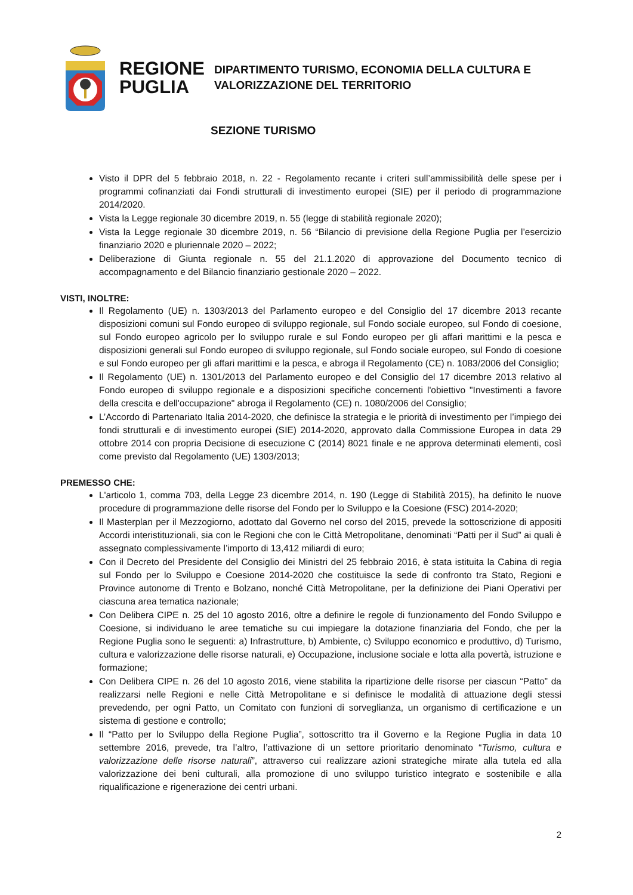REGIONE
PUGLIA
DIPARTIMENTO TURISMO, ECONOMIA DELLA CULTURA E
VALORIZZAZIONE DEL TERRITORIO
SEZIONE TURISMO
Visto il DPR del 5 febbraio 2018, n. 22 - Regolamento recante i criteri sull’ammissibilità delle spese per i programmi cofinanziati dai Fondi strutturali di investimento europei (SIE) per il periodo di programmazione 2014/2020.
Vista la Legge regionale 30 dicembre 2019, n. 55 (legge di stabilità regionale 2020);
Vista la Legge regionale 30 dicembre 2019, n. 56 “Bilancio di previsione della Regione Puglia per l’esercizio finanziario 2020 e pluriennale 2020 – 2022;
Deliberazione di Giunta regionale n. 55 del 21.1.2020 di approvazione del Documento tecnico di accompagnamento e del Bilancio finanziario gestionale 2020 – 2022.
VISTI, INOLTRE:
Il Regolamento (UE) n. 1303/2013 del Parlamento europeo e del Consiglio del 17 dicembre 2013 recante disposizioni comuni sul Fondo europeo di sviluppo regionale, sul Fondo sociale europeo, sul Fondo di coesione, sul Fondo europeo agricolo per lo sviluppo rurale e sul Fondo europeo per gli affari marittimi e la pesca e disposizioni generali sul Fondo europeo di sviluppo regionale, sul Fondo sociale europeo, sul Fondo di coesione e sul Fondo europeo per gli affari marittimi e la pesca, e abroga il Regolamento (CE) n. 1083/2006 del Consiglio;
Il Regolamento (UE) n. 1301/2013 del Parlamento europeo e del Consiglio del 17 dicembre 2013 relativo al Fondo europeo di sviluppo regionale e a disposizioni specifiche concernenti l'obiettivo "Investimenti a favore della crescita e dell'occupazione" abroga il Regolamento (CE) n. 1080/2006 del Consiglio;
L’Accordo di Partenariato Italia 2014-2020, che definisce la strategia e le priorità di investimento per l’impiego dei fondi strutturali e di investimento europei (SIE) 2014-2020, approvato dalla Commissione Europea in data 29 ottobre 2014 con propria Decisione di esecuzione C (2014) 8021 finale e ne approva determinati elementi, così come previsto dal Regolamento (UE) 1303/2013;
PREMESSO CHE:
L'articolo 1, comma 703, della Legge 23 dicembre 2014, n. 190 (Legge di Stabilità 2015), ha definito le nuove procedure di programmazione delle risorse del Fondo per lo Sviluppo e la Coesione (FSC) 2014-2020;
Il Masterplan per il Mezzogiorno, adottato dal Governo nel corso del 2015, prevede la sottoscrizione di appositi Accordi interistituzionali, sia con le Regioni che con le Città Metropolitane, denominati “Patti per il Sud” ai quali è assegnato complessivamente l’importo di 13,412 miliardi di euro;
Con il Decreto del Presidente del Consiglio dei Ministri del 25 febbraio 2016, è stata istituita la Cabina di regia sul Fondo per lo Sviluppo e Coesione 2014-2020 che costituisce la sede di confronto tra Stato, Regioni e Province autonome di Trento e Bolzano, nonché Città Metropolitane, per la definizione dei Piani Operativi per ciascuna area tematica nazionale;
Con Delibera CIPE n. 25 del 10 agosto 2016, oltre a definire le regole di funzionamento del Fondo Sviluppo e Coesione, si individuano le aree tematiche su cui impiegare la dotazione finanziaria del Fondo, che per la Regione Puglia sono le seguenti: a) Infrastrutture, b) Ambiente, c) Sviluppo economico e produttivo, d) Turismo, cultura e valorizzazione delle risorse naturali, e) Occupazione, inclusione sociale e lotta alla povertà, istruzione e formazione;
Con Delibera CIPE n. 26 del 10 agosto 2016, viene stabilita la ripartizione delle risorse per ciascun “Patto” da realizzarsi nelle Regioni e nelle Città Metropolitane e si definisce le modalità di attuazione degli stessi prevedendo, per ogni Patto, un Comitato con funzioni di sorveglianza, un organismo di certificazione e un sistema di gestione e controllo;
Il “Patto per lo Sviluppo della Regione Puglia”, sottoscritto tra il Governo e la Regione Puglia in data 10 settembre 2016, prevede, tra l’altro, l’attivazione di un settore prioritario denominato “Turismo, cultura e valorizzazione delle risorse naturali”, attraverso cui realizzare azioni strategiche mirate alla tutela ed alla valorizzazione dei beni culturali, alla promozione di uno sviluppo turistico integrato e sostenibile e alla riqualificazione e rigenerazione dei centri urbani.
2